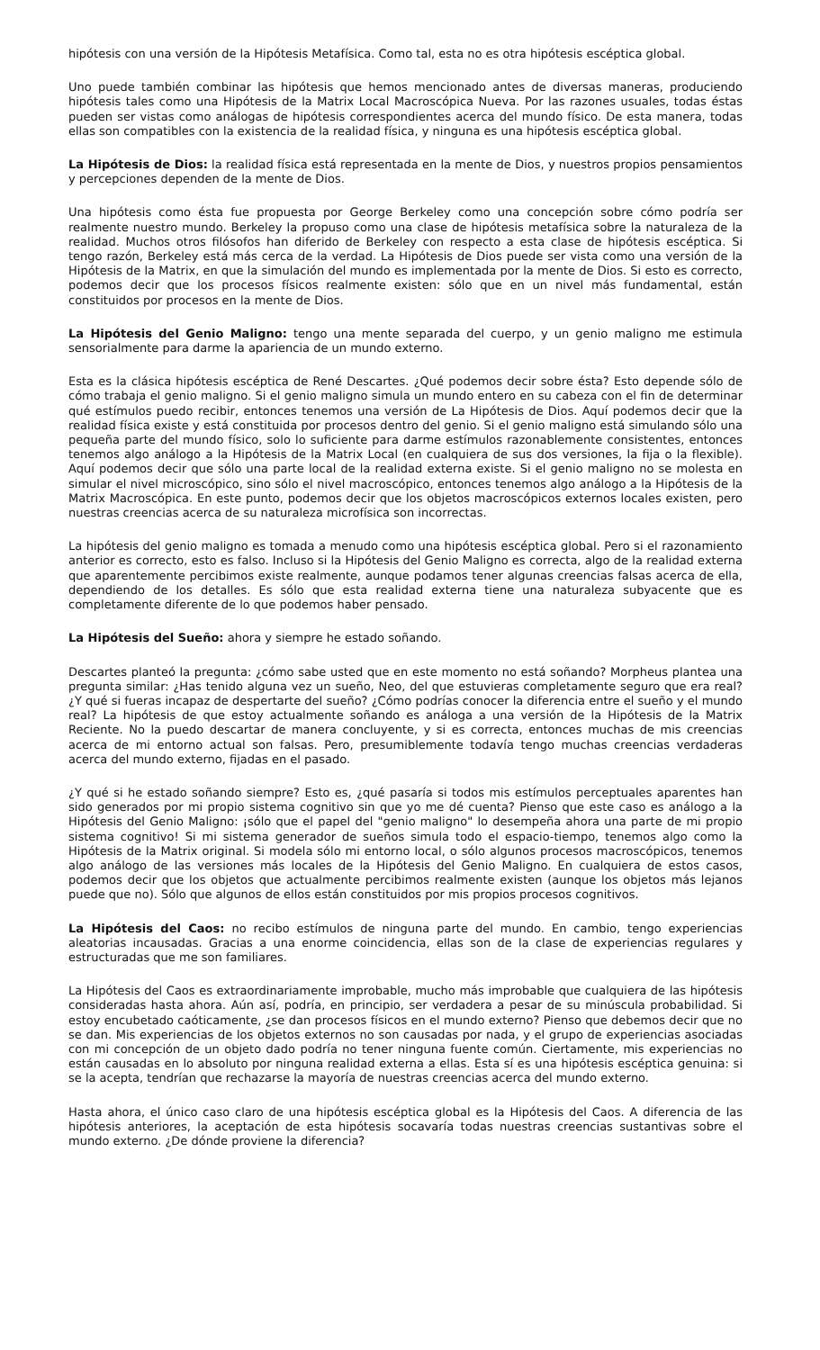hipótesis con una versión de la Hipótesis Metafísica. Como tal, esta no es otra hipótesis escéptica global.
Uno puede también combinar las hipótesis que hemos mencionado antes de diversas maneras, produciendo hipótesis tales como una Hipótesis de la Matrix Local Macroscópica Nueva. Por las razones usuales, todas éstas pueden ser vistas como análogas de hipótesis correspondientes acerca del mundo físico. De esta manera, todas ellas son compatibles con la existencia de la realidad física, y ninguna es una hipótesis escéptica global.
La Hipótesis de Dios: la realidad física está representada en la mente de Dios, y nuestros propios pensamientos y percepciones dependen de la mente de Dios.
Una hipótesis como ésta fue propuesta por George Berkeley como una concepción sobre cómo podría ser realmente nuestro mundo. Berkeley la propuso como una clase de hipótesis metafísica sobre la naturaleza de la realidad. Muchos otros filósofos han diferido de Berkeley con respecto a esta clase de hipótesis escéptica. Si tengo razón, Berkeley está más cerca de la verdad. La Hipótesis de Dios puede ser vista como una versión de la Hipótesis de la Matrix, en que la simulación del mundo es implementada por la mente de Dios. Si esto es correcto, podemos decir que los procesos físicos realmente existen: sólo que en un nivel más fundamental, están constituidos por procesos en la mente de Dios.
La Hipótesis del Genio Maligno: tengo una mente separada del cuerpo, y un genio maligno me estimula sensorialmente para darme la apariencia de un mundo externo.
Esta es la clásica hipótesis escéptica de René Descartes. ¿Qué podemos decir sobre ésta? Esto depende sólo de cómo trabaja el genio maligno. Si el genio maligno simula un mundo entero en su cabeza con el fin de determinar qué estímulos puedo recibir, entonces tenemos una versión de La Hipótesis de Dios. Aquí podemos decir que la realidad física existe y está constituida por procesos dentro del genio. Si el genio maligno está simulando sólo una pequeña parte del mundo físico, solo lo suficiente para darme estímulos razonablemente consistentes, entonces tenemos algo análogo a la Hipótesis de la Matrix Local (en cualquiera de sus dos versiones, la fija o la flexible). Aquí podemos decir que sólo una parte local de la realidad externa existe. Si el genio maligno no se molesta en simular el nivel microscópico, sino sólo el nivel macroscópico, entonces tenemos algo análogo a la Hipótesis de la Matrix Macroscópica. En este punto, podemos decir que los objetos macroscópicos externos locales existen, pero nuestras creencias acerca de su naturaleza microfísica son incorrectas.
La hipótesis del genio maligno es tomada a menudo como una hipótesis escéptica global. Pero si el razonamiento anterior es correcto, esto es falso. Incluso si la Hipótesis del Genio Maligno es correcta, algo de la realidad externa que aparentemente percibimos existe realmente, aunque podamos tener algunas creencias falsas acerca de ella, dependiendo de los detalles. Es sólo que esta realidad externa tiene una naturaleza subyacente que es completamente diferente de lo que podemos haber pensado.
La Hipótesis del Sueño: ahora y siempre he estado soñando.
Descartes planteó la pregunta: ¿cómo sabe usted que en este momento no está soñando? Morpheus plantea una pregunta similar: ¿Has tenido alguna vez un sueño, Neo, del que estuvieras completamente seguro que era real? ¿Y qué si fueras incapaz de despertarte del sueño? ¿Cómo podrías conocer la diferencia entre el sueño y el mundo real? La hipótesis de que estoy actualmente soñando es análoga a una versión de la Hipótesis de la Matrix Reciente. No la puedo descartar de manera concluyente, y si es correcta, entonces muchas de mis creencias acerca de mi entorno actual son falsas. Pero, presumiblemente todavía tengo muchas creencias verdaderas acerca del mundo externo, fijadas en el pasado.
¿Y qué si he estado soñando siempre? Esto es, ¿qué pasaría si todos mis estímulos perceptuales aparentes han sido generados por mi propio sistema cognitivo sin que yo me dé cuenta? Pienso que este caso es análogo a la Hipótesis del Genio Maligno: ¡sólo que el papel del "genio maligno" lo desempeña ahora una parte de mi propio sistema cognitivo! Si mi sistema generador de sueños simula todo el espacio-tiempo, tenemos algo como la Hipótesis de la Matrix original. Si modela sólo mi entorno local, o sólo algunos procesos macroscópicos, tenemos algo análogo de las versiones más locales de la Hipótesis del Genio Maligno. En cualquiera de estos casos, podemos decir que los objetos que actualmente percibimos realmente existen (aunque los objetos más lejanos puede que no). Sólo que algunos de ellos están constituidos por mis propios procesos cognitivos.
La Hipótesis del Caos: no recibo estímulos de ninguna parte del mundo. En cambio, tengo experiencias aleatorias incausadas. Gracias a una enorme coincidencia, ellas son de la clase de experiencias regulares y estructuradas que me son familiares.
La Hipótesis del Caos es extraordinariamente improbable, mucho más improbable que cualquiera de las hipótesis consideradas hasta ahora. Aún así, podría, en principio, ser verdadera a pesar de su minúscula probabilidad. Si estoy encubetado caóticamente, ¿se dan procesos físicos en el mundo externo? Pienso que debemos decir que no se dan. Mis experiencias de los objetos externos no son causadas por nada, y el grupo de experiencias asociadas con mi concepción de un objeto dado podría no tener ninguna fuente común. Ciertamente, mis experiencias no están causadas en lo absoluto por ninguna realidad externa a ellas. Esta sí es una hipótesis escéptica genuina: si se la acepta, tendrían que rechazarse la mayoría de nuestras creencias acerca del mundo externo.
Hasta ahora, el único caso claro de una hipótesis escéptica global es la Hipótesis del Caos. A diferencia de las hipótesis anteriores, la aceptación de esta hipótesis socavaría todas nuestras creencias sustantivas sobre el mundo externo. ¿De dónde proviene la diferencia?